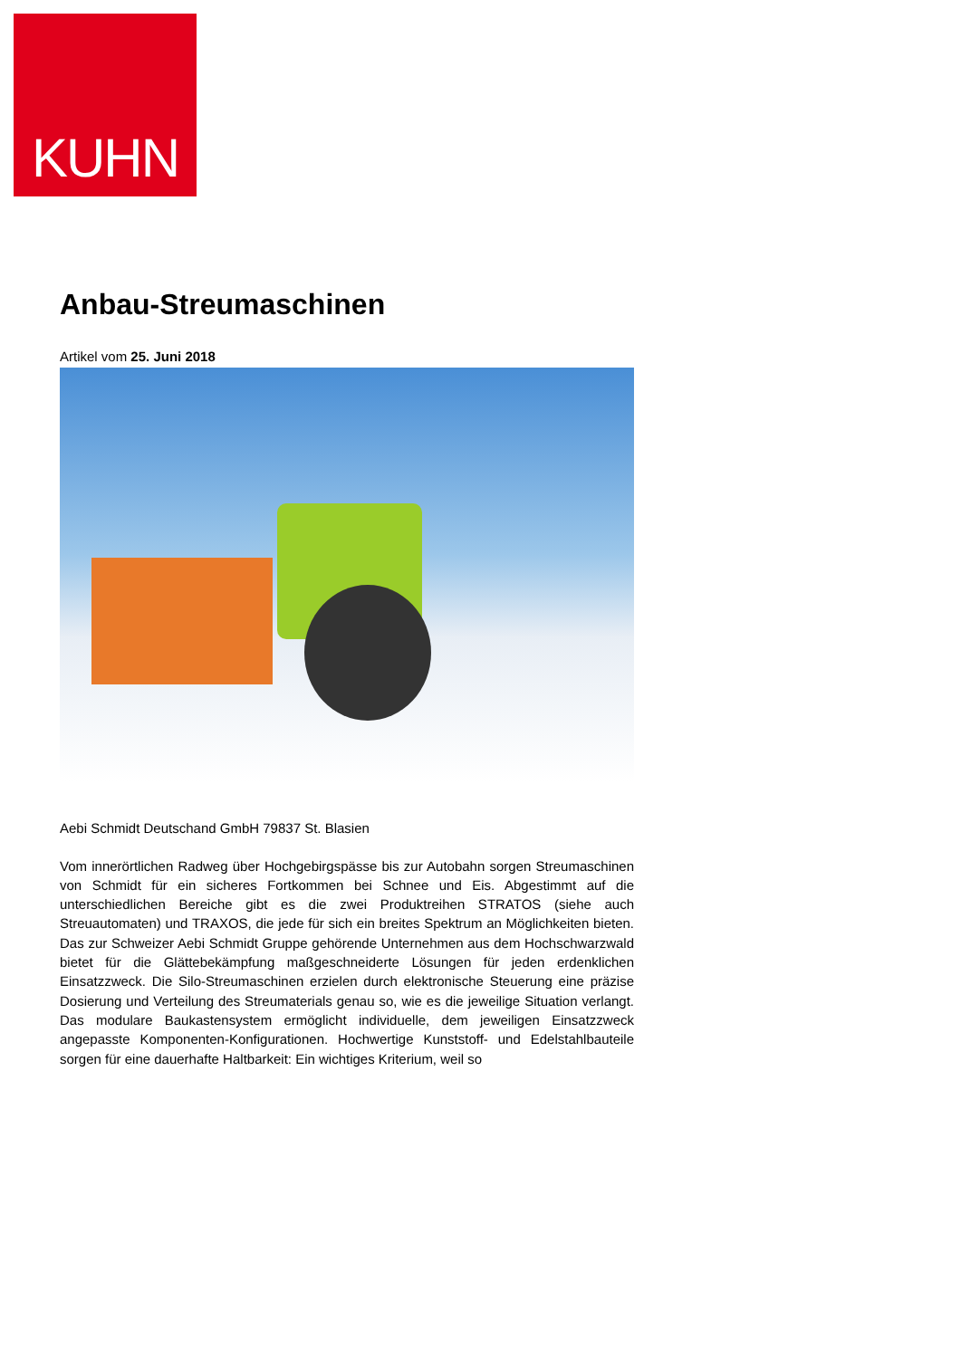KUHN
Anbau-Streumaschinen
Artikel vom 25. Juni 2018
Aebi Schmidt Deutschand GmbH 79837 St. Blasien
Vom innerörtlichen Radweg über Hochgebirgspässe bis zur Autobahn sorgen Streumaschinen von Schmidt für ein sicheres Fortkommen bei Schnee und Eis. Abgestimmt auf die unterschiedlichen Bereiche gibt es die zwei Produktreihen STRATOS (siehe auch Streuautomaten) und TRAXOS, die jede für sich ein breites Spektrum an Möglichkeiten bieten. Das zur Schweizer Aebi Schmidt Gruppe gehörende Unternehmen aus dem Hochschwarzwald bietet für die Glättebekämpfung maßgeschneiderte Lösungen für jeden erdenklichen Einsatzzweck. Die Silo-Streumaschinen erzielen durch elektronische Steuerung eine präzise Dosierung und Verteilung des Streumaterials genau so, wie es die jeweilige Situation verlangt. Das modulare Baukastensystem ermöglicht individuelle, dem jeweiligen Einsatzzweck angepasste Komponenten-Konfigurationen. Hochwertige Kunststoff- und Edelstahlbauteile sorgen für eine dauerhafte Haltbarkeit: Ein wichtiges Kriterium, weil so